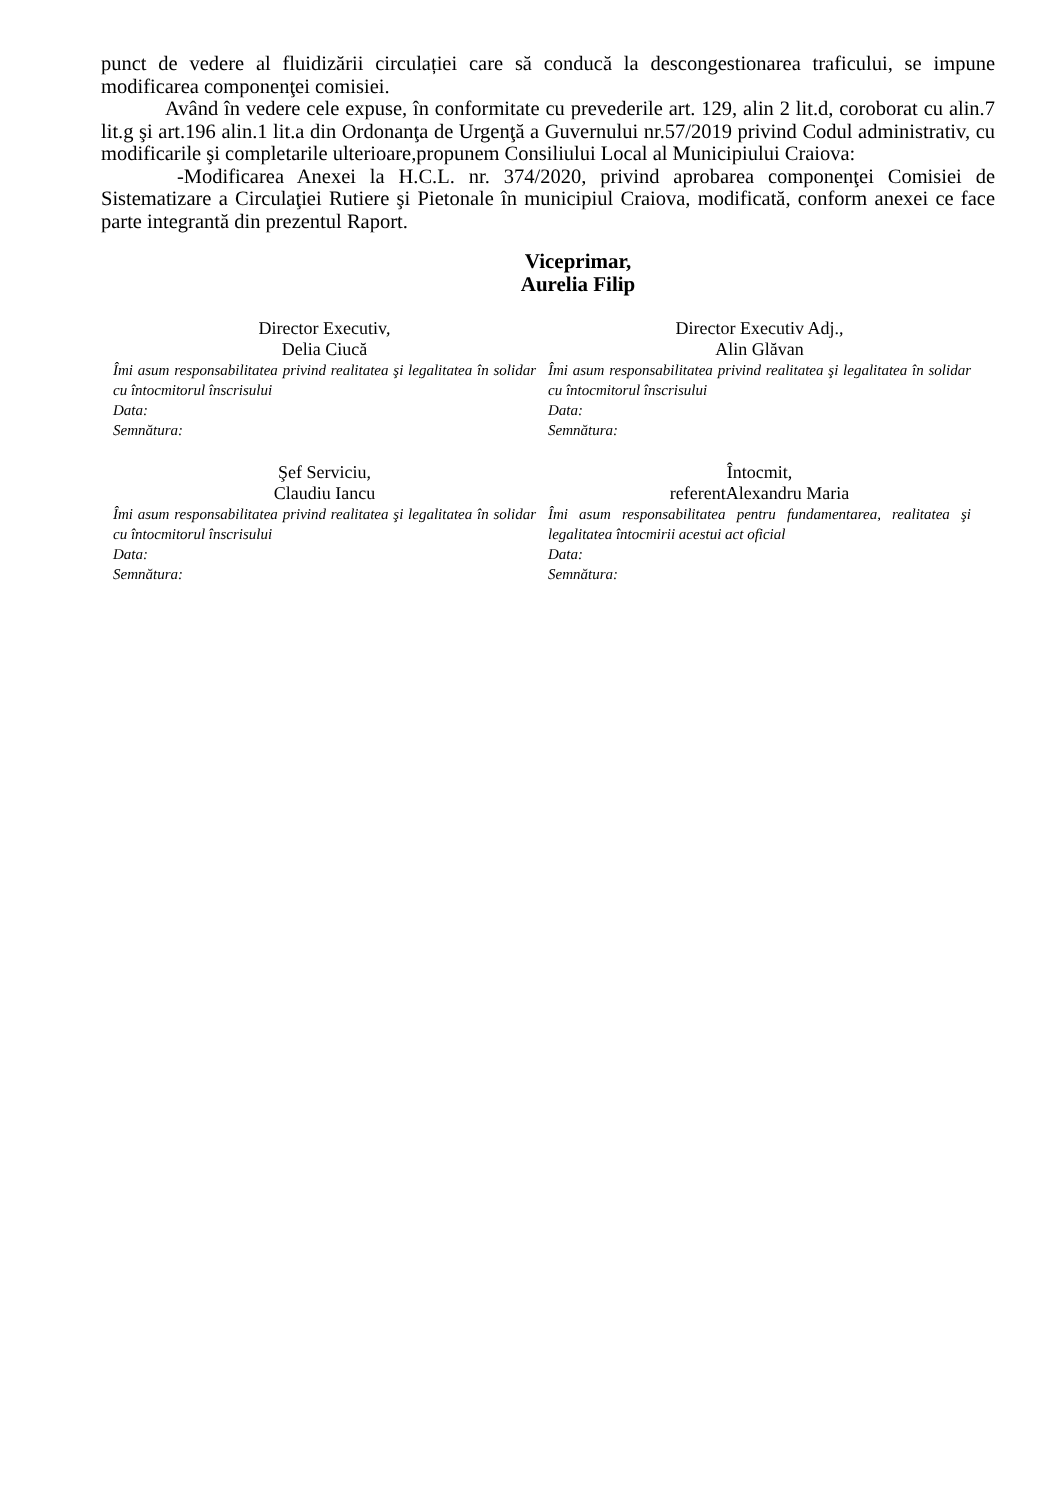punct de vedere al fluidizării circulației care să conducă la descongestionarea traficului, se impune modificarea componenţei comisiei.
Având în vedere cele expuse, în conformitate cu prevederile art. 129, alin 2 lit.d, coroborat cu alin.7 lit.g şi art.196 alin.1 lit.a din Ordonanţa de Urgenţă a Guvernului nr.57/2019 privind Codul administrativ, cu modificarile şi completarile ulterioare,propunem Consiliului Local al Municipiului Craiova:
-Modificarea Anexei la H.C.L. nr. 374/2020, privind aprobarea componenţei Comisiei de Sistematizare a Circulaţiei Rutiere şi Pietonale în municipiul Craiova, modificată, conform anexei ce face parte integrantă din prezentul Raport.
Viceprimar,
Aurelia Filip
Director Executiv,
Delia Ciucă
Îmi asum responsabilitatea privind realitatea şi legalitatea în solidar cu întocmitorul înscrisului
Data:
Semnătura:
Director Executiv Adj.,
Alin Glăvan
Îmi asum responsabilitatea privind realitatea şi legalitatea în solidar cu întocmitorul înscrisului
Data:
Semnătura:
Şef Serviciu,
Claudiu Iancu
Îmi asum responsabilitatea privind realitatea şi legalitatea în solidar cu întocmitorul înscrisului
Data:
Semnătura:
Întocmit,
referentAlexandru Maria
Îmi asum responsabilitatea pentru fundamentarea, realitatea şi legalitatea întocmirii acestui act oficial
Data:
Semnătura: